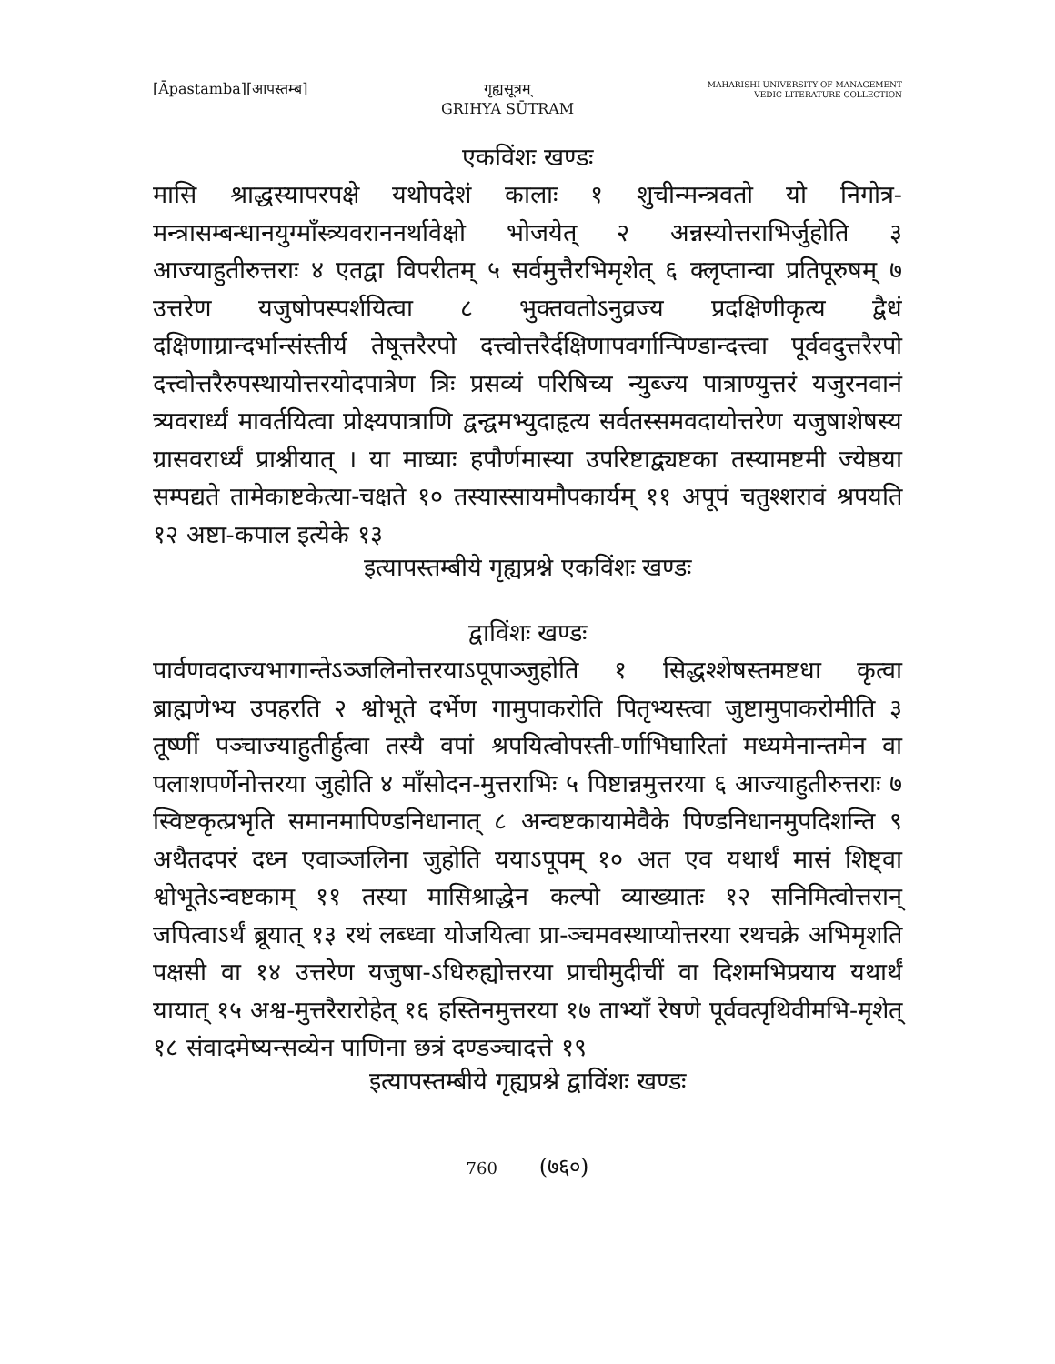[Āpastamba][आपस्तम्ब] गृह्यसूत्रम्
GRIHYA SŪTRAM
MAHARISHI UNIVERSITY OF MANAGEMENT
VEDIC LITERATURE COLLECTION
एकविंशः खण्डः
मासि श्राद्धस्यापरपक्षे यथोपदेशं कालाः १ शुचीन्मन्त्रवतो यो निगोत्र-मन्त्रासम्बन्धानयुग्माँस्त्र्यवराननर्थावेक्षो भोजयेत् २ अन्नस्योत्तराभिर्जुहोति ३ आज्याहुतीरुत्तराः ४ एतद्वा विपरीतम् ५ सर्वमुत्तैरभिमृशेत् ६ क्लृप्तान्वा प्रतिपूरुषम् ७ उत्तरेण यजुषोपस्पर्शयित्वा ८ भुक्तवतोऽनुव्रज्य प्रदक्षिणीकृत्य द्वैधं दक्षिणाग्रान्दर्भान्संस्तीर्य तेषूत्तरैरपो दत्त्वोत्तरैर्दक्षिणापवर्गान्पिण्डान्दत्त्वा पूर्ववदुत्तरैरपो दत्त्वोत्तरैरुपस्थायोत्तरयोदपात्रेण त्रिः प्रसव्यं परिषिच्य न्युब्ज्य पात्राण्युत्तरं यजुरनवानं त्र्यवरार्ध्यं मावर्तयित्वा प्रोक्ष्यपात्राणि द्वन्द्वमभ्युदाहृत्य सर्वतस्समवदायोत्तरेण यजुषाशेषस्य ग्रासवरार्ध्यं प्राश्नीयात् । या माघ्याः हपौर्णमास्या उपरिष्टाद्व्यष्टका तस्यामष्टमी ज्येष्ठया सम्पद्यते तामेकाष्टकेत्या-चक्षते १० तस्यास्सायमौपकार्यम् ११ अपूपं चतुश्शरावं श्रपयति १२ अष्टा-कपाल इत्येके १३
इत्यापस्तम्बीये गृह्यप्रश्ने एकविंशः खण्डः
द्वाविंशः खण्डः
पार्वणवदाज्यभागान्तेऽञ्जलिनोत्तरयाऽपूपाञ्जुहोति १ सिद्धश्शेषस्तमष्टधा कृत्वा ब्राह्मणेभ्य उपहरति २ श्वोभूते दर्भेण गामुपाकरोति पितृभ्यस्त्वा जुष्टामुपाकरोमीति ३ तूष्णीं पञ्चाज्याहुतीर्हुत्वा तस्यै वपां श्रपयित्वोपस्ती-र्णाभिघारितां मध्यमेनान्तमेन वा पलाशपर्णेनोत्तरया जुहोति ४ माँसोदन-मुत्तराभिः ५ पिष्टान्नमुत्तरया ६ आज्याहुतीरुत्तराः ७ स्विष्टकृत्प्रभृति समानमापिण्डनिधानात् ८ अन्वष्टकायामेवैके पिण्डनिधानमुपदिशन्ति ९ अथैतदपरं दध्न एवाञ्जलिना जुहोति ययाऽपूपम् १० अत एव यथार्थं मासं शिष्ट्वा श्वोभूतेऽन्वष्टकाम् ११ तस्या मासिश्राद्धेन कल्पो व्याख्यातः १२ सनिमित्वोत्तरान् जपित्वाऽर्थं ब्रूयात् १३ रथं लब्ध्वा योजयित्वा प्रा-ञ्चमवस्थाप्योत्तरया रथचक्रे अभिमृशति पक्षसी वा १४ उत्तरेण यजुषा-ऽधिरुह्योत्तरया प्राचीमुदीचीं वा दिशमभिप्रयाय यथार्थं यायात् १५ अश्व-मुत्तरैरारोहेत् १६ हस्तिनमुत्तरया १७ ताभ्याँ रेषणे पूर्ववत्पृथिवीमभि-मृशेत् १८ संवादमेष्यन्सव्येन पाणिना छत्रं दण्डञ्चादत्ते १९
इत्यापस्तम्बीये गृह्यप्रश्ने द्वाविंशः खण्डः
760 (७६०)